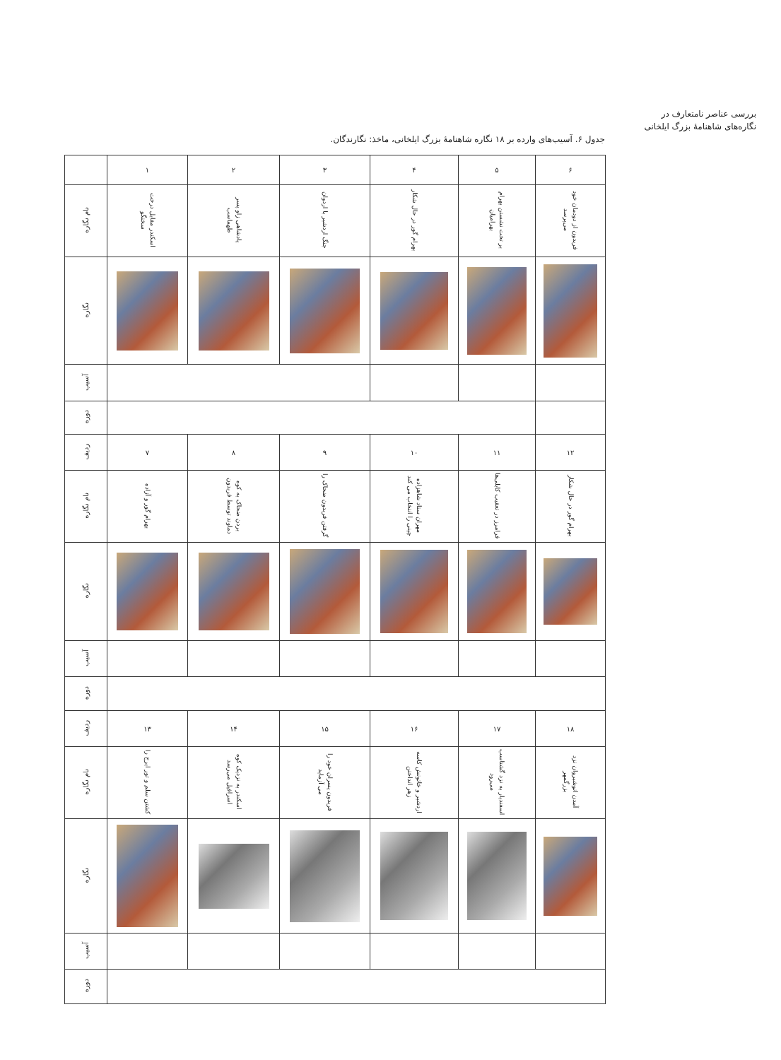بررسی عناصر نامتعارف در
نگاره‌های شاهنامهٔ بزرگ ایلخانی
جدول ۶. آسیب‌های وارده بر ۱۸ نگاره شاهنامهٔ بزرگ ایلخانی، ماخذ: نگارندگان.
| | ۱ | ۲ | ۳ | ۴ | ۵ | ۶ |
| نام نگاره | اسکندر مقابل درخت سخنگو | پادشاهی زاو پسر طهماسب | جنگ اردشیر با اردوان | بهرام گور در حال شکار | بر تخت نشستن بهرام بهرامیان | فریدون از دودمان خود می‌پرسد |
| نگاره | | | | | | |
| آسیب | | | | | | |
| دوره | | | | | | |
| ردیف | ۷ | ۸ | ۹ | ۱۰ | ۱۱ | ۱۲ |
| نام نگاره | بهرام گور و آزاده | بردن ضحاک به کوه دماوند توسط فریدون | گرفتن فریدون ضحاک را | مهران ستاد شاهزاده چینی را انتخاب می کند | فرامرز در تعقیب کابلی‌ها | بهرام گور در حال شکار |
| نگاره | | | | | | |
| آسیب | | | | | | |
| دوره | | | | | | |
| ردیف | ۱۳ | ۱۴ | ۱۵ | ۱۶ | ۱۷ | ۱۸ |
| نام نگاره | کشتن سلم و تور ایرج را | اسکندر به نزدیک کوه اسرافیل می‌رسد | فریدون پسران خود را می آزماید | اردشیر و خاتونش کاسه زهر انداختن | اسفندیار به نزد گشتاسب می‌رود | آمدن انوشیروان نزد بزرگمهر |
| نگاره | | | | | | |
| آسیب | | | | | | |
| دوره | | | | | | |